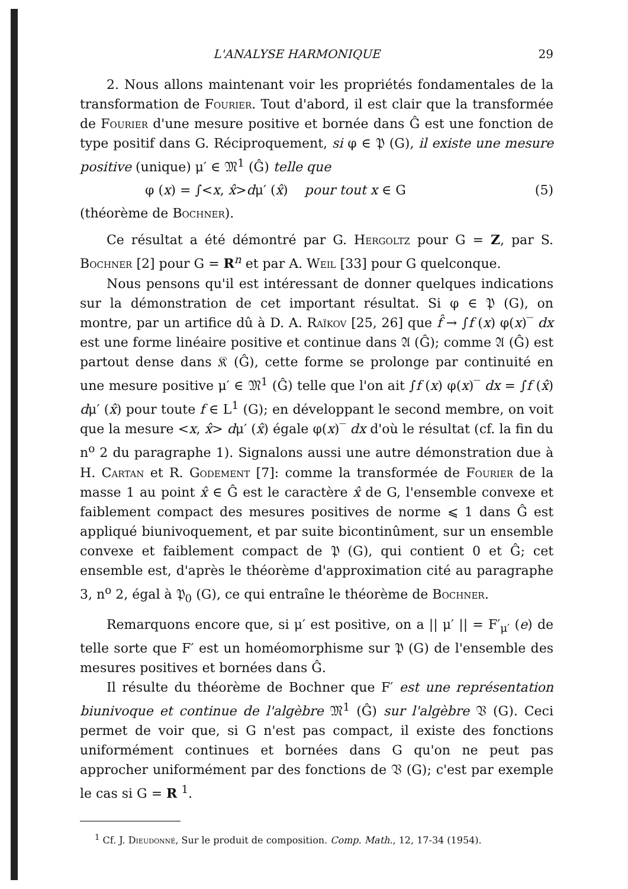L'ANALYSE HARMONIQUE 29
2. Nous allons maintenant voir les propriétés fondamentales de la transformation de Fourier. Tout d'abord, il est clair que la transformée de Fourier d'une mesure positive et bornée dans Ĝ est une fonction de type positif dans G. Réciproquement, si φ ∈ 𝔓 (G), il existe une mesure positive (unique) μ′ ∈ 𝔐<sup>1</sup> (Ĝ) telle que
φ (x) = ∫<x, x̂>dμ′ (x̂) pour tout x ∈ G (5)
(théorème de Bochner).
Ce résultat a été démontré par G. Hergoltz pour G = Z, par S. Bochner [2] pour G = R<sup>n</sup> et par A. Weil [33] pour G quelconque.
Nous pensons qu'il est intéressant de donner quelques indications sur la démonstration de cet important résultat. Si φ ∈ 𝔓 (G), on montre, par un artifice dû à D. A. Raïkov [25, 26] que f̂ → ∫f (x) φ(x)‾ dx est une forme linéaire positive et continue dans 𝔄 (Ĝ); comme 𝔄 (Ĝ) est partout dense dans 𝔎 (Ĝ), cette forme se prolonge par continuité en une mesure positive μ′ ∈ 𝔐<sup>1</sup> (Ĝ) telle que l'on ait ∫f (x) φ(x)‾ dx = ∫f (x̂) dμ′ (x̂) pour toute f ∈ L<sup>1</sup> (G); en développant le second membre, on voit que la mesure <x, x̂> dμ′ (x̂) égale φ(x)‾ dx d'où le résultat (cf. la fin du n<sup>o</sup> 2 du paragraphe 1). Signalons aussi une autre démonstration due à H. Cartan et R. Godement [7]: comme la transformée de Fourier de la masse 1 au point x̂ ∈ Ĝ est le caractère x̂ de G, l'ensemble convexe et faiblement compact des mesures positives de norme ⩽ 1 dans Ĝ est appliqué biunivoquement, et par suite bicontinûment, sur un ensemble convexe et faiblement compact de 𝔓 (G), qui contient 0 et Ĝ; cet ensemble est, d'après le théorème d'approximation cité au paragraphe 3, n<sup>o</sup> 2, égal à 𝔓<sub>0</sub> (G), ce qui entraîne le théorème de Bochner.
Remarquons encore que, si μ′ est positive, on a || μ′ || = F′<sub>μ′</sub> (e) de telle sorte que F′ est un homéomorphisme sur 𝔓 (G) de l'ensemble des mesures positives et bornées dans Ĝ.
Il résulte du théorème de Bochner que F′ est une représentation biunivoque et continue de l'algèbre 𝔐<sup>1</sup> (Ĝ) sur l'algèbre 𝔙 (G). Ceci permet de voir que, si G n'est pas compact, il existe des fonctions uniformément continues et bornées dans G qu'on ne peut pas approcher uniformément par des fonctions de 𝔙 (G); c'est par exemple le cas si G = R <sup>1</sup>.
<sup>1</sup> Cf. J. Dieudonné, Sur le produit de composition. Comp. Math., 12, 17-34 (1954).